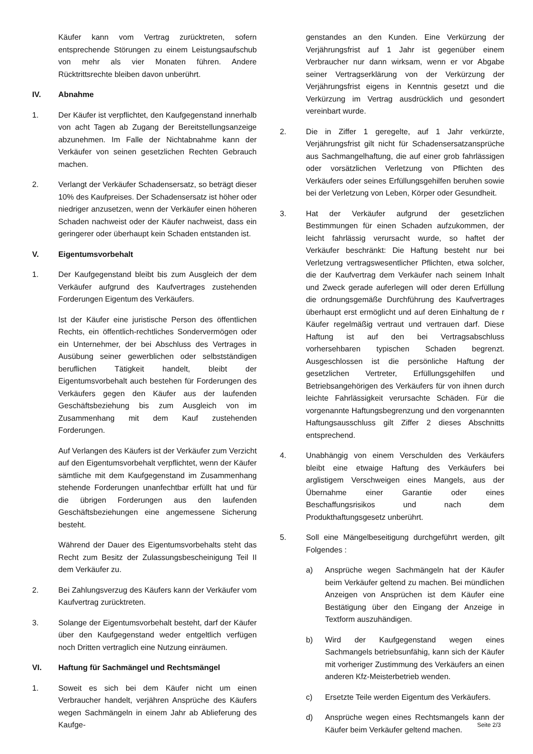Käufer kann vom Vertrag zurücktreten, sofern entsprechende Störungen zu einem Leistungsaufschub von mehr als vier Monaten führen. Andere Rücktrittsrechte bleiben davon unberührt.
IV. Abnahme
1. Der Käufer ist verpflichtet, den Kaufgegenstand innerhalb von acht Tagen ab Zugang der Bereitstellungsanzeige abzunehmen. Im Falle der Nichtabnahme kann der Verkäufer von seinen gesetzlichen Rechten Gebrauch machen.
2. Verlangt der Verkäufer Schadensersatz, so beträgt dieser 10% des Kaufpreises. Der Schadensersatz ist höher oder niedriger anzusetzen, wenn der Verkäufer einen höheren Schaden nachweist oder der Käufer nachweist, dass ein geringerer oder überhaupt kein Schaden entstanden ist.
V. Eigentumsvorbehalt
1. Der Kaufgegenstand bleibt bis zum Ausgleich der dem Verkäufer aufgrund des Kaufvertrages zustehenden Forderungen Eigentum des Verkäufers.
Ist der Käufer eine juristische Person des öffentlichen Rechts, ein öffentlich-rechtliches Sondervermögen oder ein Unternehmer, der bei Abschluss des Vertrages in Ausübung seiner gewerblichen oder selbstständigen beruflichen Tätigkeit handelt, bleibt der Eigentumsvorbehalt auch bestehen für Forderungen des Verkäufers gegen den Käufer aus der laufenden Geschäftsbeziehung bis zum Ausgleich von im Zusammenhang mit dem Kauf zustehenden Forderungen.
Auf Verlangen des Käufers ist der Verkäufer zum Verzicht auf den Eigentumsvorbehalt verpflichtet, wenn der Käufer sämtliche mit dem Kaufgegenstand im Zusammenhang stehende Forderungen unanfechtbar erfüllt hat und für die übrigen Forderungen aus den laufenden Geschäftsbeziehungen eine angemessene Sicherung besteht.
Während der Dauer des Eigentumsvorbehalts steht das Recht zum Besitz der Zulassungsbescheinigung Teil II dem Verkäufer zu.
2. Bei Zahlungsverzug des Käufers kann der Verkäufer vom Kaufvertrag zurücktreten.
3. Solange der Eigentumsvorbehalt besteht, darf der Käufer über den Kaufgegenstand weder entgeltlich verfügen noch Dritten vertraglich eine Nutzung einräumen.
VI. Haftung für Sachmängel und Rechtsmängel
1. Soweit es sich bei dem Käufer nicht um einen Verbraucher handelt, verjähren Ansprüche des Käufers wegen Sachmängeln in einem Jahr ab Ablieferung des Kaufge-
genstandes an den Kunden. Eine Verkürzung der Verjährungsfrist auf 1 Jahr ist gegenüber einem Verbraucher nur dann wirksam, wenn er vor Abgabe seiner Vertragserklärung von der Verkürzung der Verjährungsfrist eigens in Kenntnis gesetzt und die Verkürzung im Vertrag ausdrücklich und gesondert vereinbart wurde.
2. Die in Ziffer 1 geregelte, auf 1 Jahr verkürzte, Verjährungsfrist gilt nicht für Schadensersatzansprüche aus Sachmangelhaftung, die auf einer grob fahrlässigen oder vorsätzlichen Verletzung von Pflichten des Verkäufers oder seines Erfüllungsgehilfen beruhen sowie bei der Verletzung von Leben, Körper oder Gesundheit.
3. Hat der Verkäufer aufgrund der gesetzlichen Bestimmungen für einen Schaden aufzukommen, der leicht fahrlässig verursacht wurde, so haftet der Verkäufer beschränkt: Die Haftung besteht nur bei Verletzung vertragswesentlicher Pflichten, etwa solcher, die der Kaufvertrag dem Verkäufer nach seinem Inhalt und Zweck gerade auferlegen will oder deren Erfüllung die ordnungsgemäße Durchführung des Kaufvertrages überhaupt erst ermöglicht und auf deren Einhaltung de r Käufer regelmäßig vertraut und vertrauen darf. Diese Haftung ist auf den bei Vertragsabschluss vorhersehbaren typischen Schaden begrenzt. Ausgeschlossen ist die persönliche Haftung der gesetzlichen Vertreter, Erfüllungsgehilfen und Betriebsangehörigen des Verkäufers für von ihnen durch leichte Fahrlässigkeit verursachte Schäden. Für die vorgenannte Haftungsbegrenzung und den vorgenannten Haftungsausschluss gilt Ziffer 2 dieses Abschnitts entsprechend.
4. Unabhängig von einem Verschulden des Verkäufers bleibt eine etwaige Haftung des Verkäufers bei arglistigem Verschweigen eines Mangels, aus der Übernahme einer Garantie oder eines Beschaffungsrisikos und nach dem Produkthaftungsgesetz unberührt.
5. Soll eine Mängelbeseitigung durchgeführt werden, gilt Folgendes :
a) Ansprüche wegen Sachmängeln hat der Käufer beim Verkäufer geltend zu machen. Bei mündlichen Anzeigen von Ansprüchen ist dem Käufer eine Bestätigung über den Eingang der Anzeige in Textform auszuhändigen.
b) Wird der Kaufgegenstand wegen eines Sachmangels betriebsunfähig, kann sich der Käufer mit vorheriger Zustimmung des Verkäufers an einen anderen Kfz-Meisterbetrieb wenden.
c) Ersetzte Teile werden Eigentum des Verkäufers.
d) Ansprüche wegen eines Rechtsmangels kann der Käufer beim Verkäufer geltend machen.
Seite 2/3